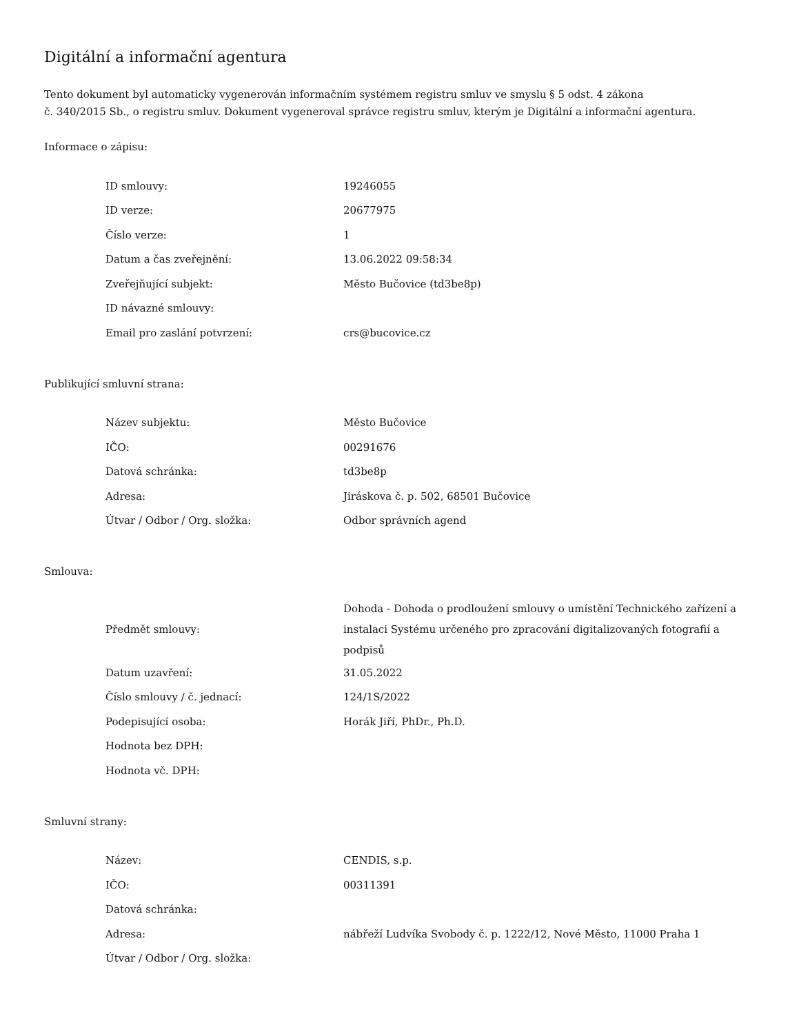Digitální a informační agentura
Tento dokument byl automaticky vygenerován informačním systémem registru smluv ve smyslu § 5 odst. 4 zákona
č. 340/2015 Sb., o registru smluv. Dokument vygeneroval správce registru smluv, kterým je Digitální a informační agentura.
Informace o zápisu:
| ID smlouvy: | 19246055 |
| ID verze: | 20677975 |
| Číslo verze: | 1 |
| Datum a čas zveřejnění: | 13.06.2022 09:58:34 |
| Zveřejňující subjekt: | Město Bučovice (td3be8p) |
| ID návazné smlouvy: | |
| Email pro zaslání potvrzení: | crs@bucovice.cz |
Publikující smluvní strana:
| Název subjektu: | Město Bučovice |
| IČO: | 00291676 |
| Datová schránka: | td3be8p |
| Adresa: | Jiráskova č. p. 502, 68501 Bučovice |
| Útvar / Odbor / Org. složka: | Odbor správních agend |
Smlouva:
| Předmět smlouvy: | Dohoda - Dohoda o prodloužení smlouvy o umístění Technického zařízení a instalaci Systému určeného pro zpracování digitalizovaných fotografií a podpisů |
| Datum uzavření: | 31.05.2022 |
| Číslo smlouvy / č. jednací: | 124/1S/2022 |
| Podepisující osoba: | Horák Jiří, PhDr., Ph.D. |
| Hodnota bez DPH: | |
| Hodnota vč. DPH: | |
Smluvní strany:
| Název: | CENDIS, s.p. |
| IČO: | 00311391 |
| Datová schránka: | |
| Adresa: | nábřeží Ludvíka Svobody č. p. 1222/12, Nové Město, 11000 Praha 1 |
| Útvar / Odbor / Org. složka: | |